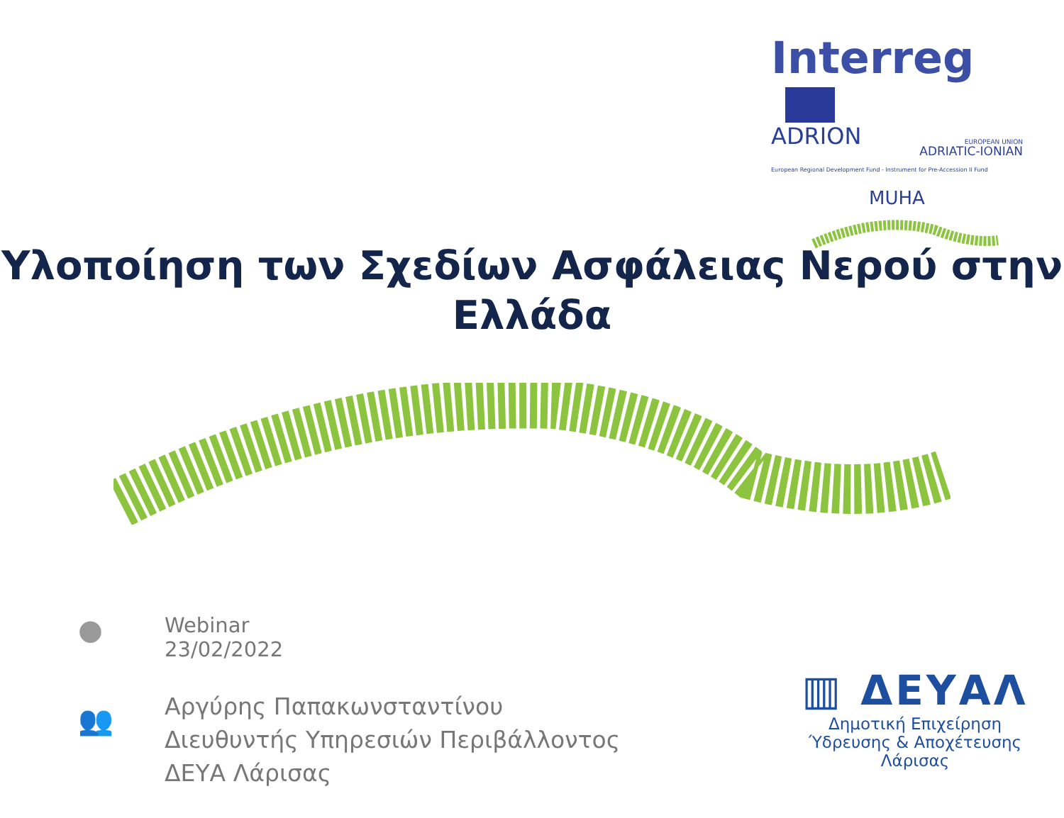Interreg
ADRION EUROPEAN UNION
ADRIATIC-IONIAN
European Regional Development Fund - Instrument for Pre-Accession II Fund
MUHA
Υλοποίηση των Σχεδίων Ασφάλειας Νερού στην
Ελλάδα
●
Webinar
23/02/2022
👥
Αργύρης Παπακωνσταντίνου
Διευθυντής Υπηρεσιών Περιβάλλοντος
ΔΕΥΑ Λάρισας
▥ ΔΕΥΑΛ
Δημοτική Επιχείρηση
Ύδρευσης & Αποχέτευσης Λάρισας